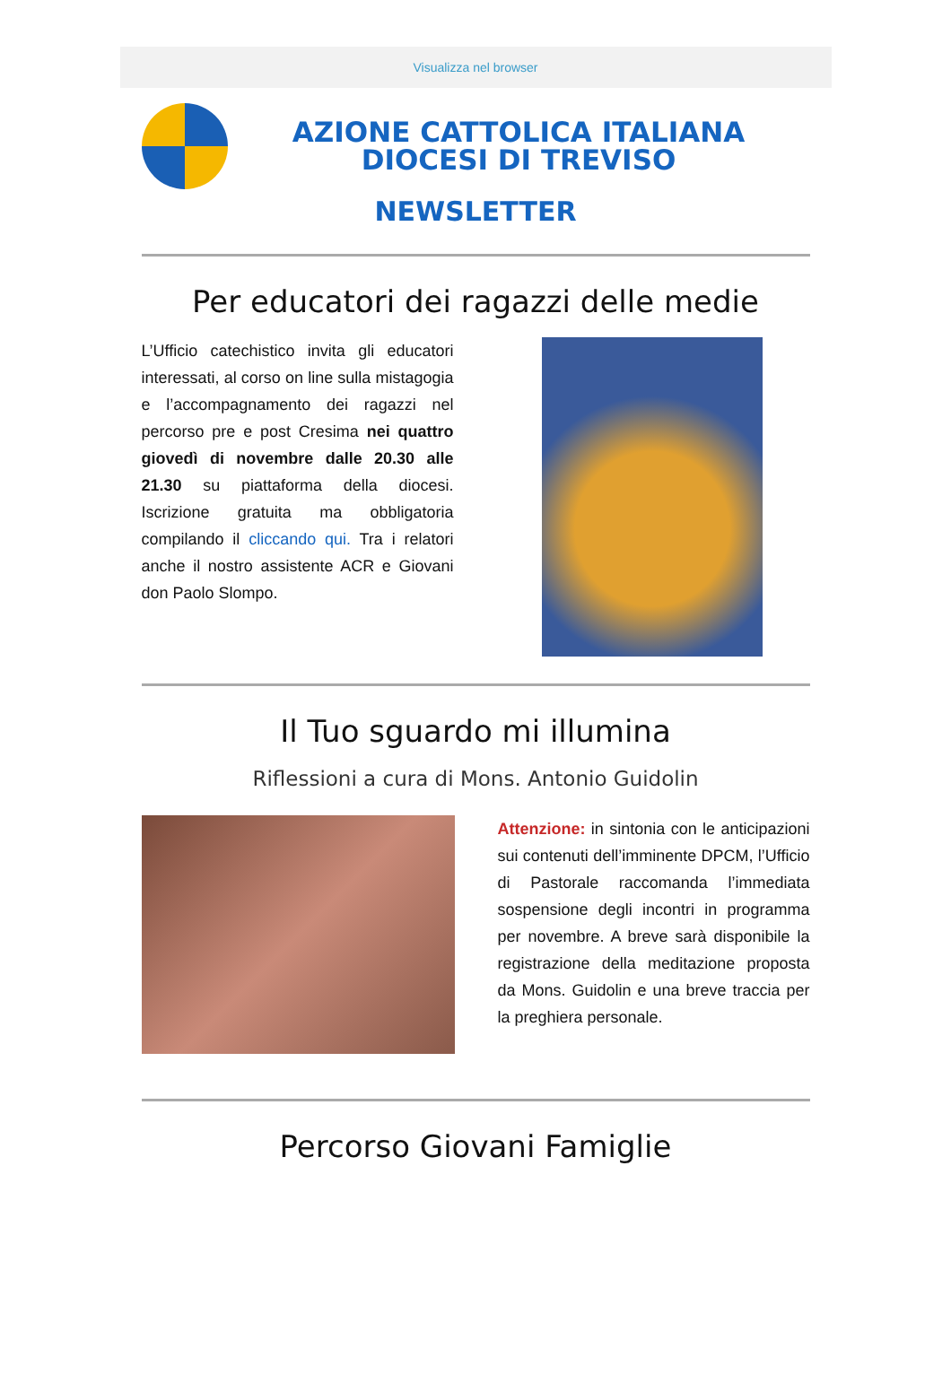Visualizza nel browser
AZIONE CATTOLICA ITALIANA
DIOCESI DI TREVISO
NEWSLETTER
Per educatori dei ragazzi delle medie
L’Ufficio catechistico invita gli educatori interessati, al corso on line sulla mistagogia e l’accompagnamento dei ragazzi nel percorso pre e post Cresima nei quattro giovedì di novembre dalle 20.30 alle 21.30 su piattaforma della diocesi. Iscrizione gratuita ma obbligatoria compilando il cliccando qui. Tra i relatori anche il nostro assistente ACR e Giovani don Paolo Slompo.
Il Tuo sguardo mi illumina
Riflessioni a cura di Mons. Antonio Guidolin
Attenzione: in sintonia con le anticipazioni sui contenuti dell’imminente DPCM, l’Ufficio di Pastorale raccomanda l’immediata sospensione degli incontri in programma per novembre. A breve sarà disponibile la registrazione della meditazione proposta da Mons. Guidolin e una breve traccia per la preghiera personale.
Percorso Giovani Famiglie